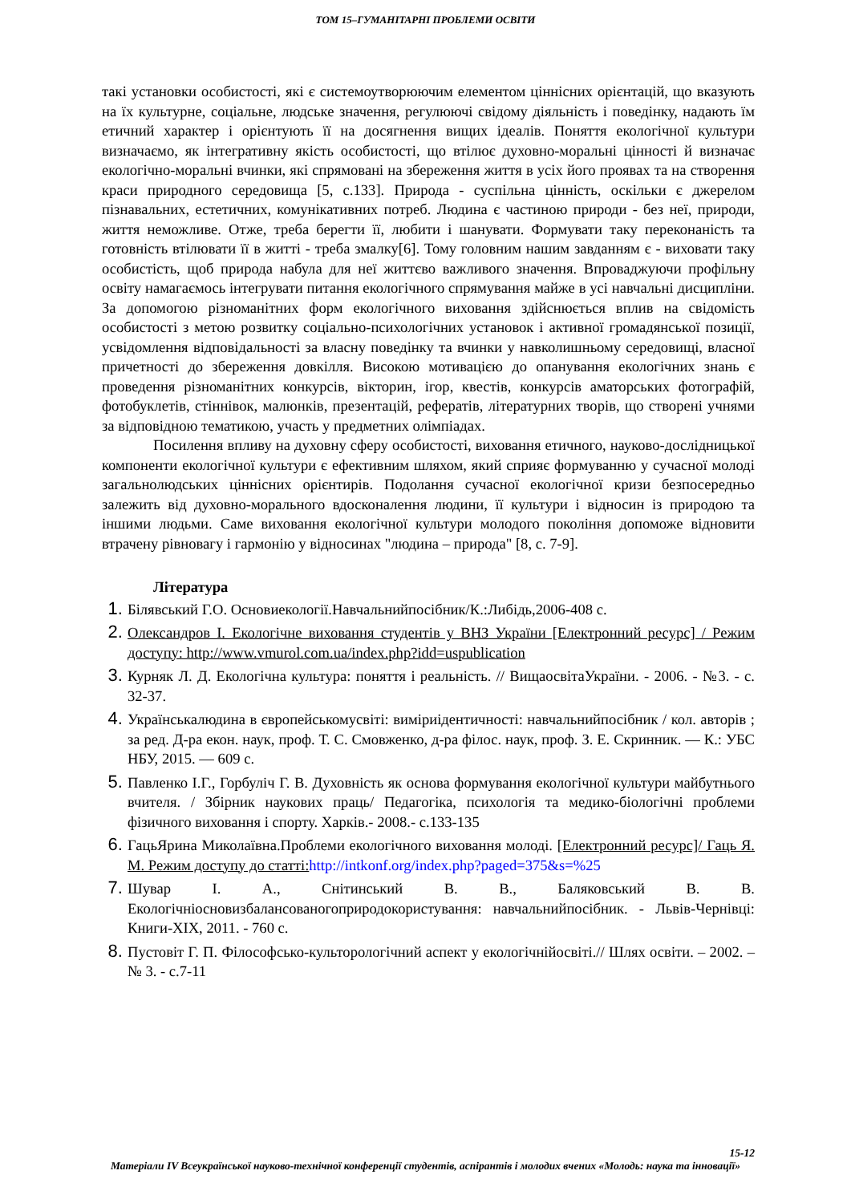ТОМ 15–ГУМАНІТАРНІ ПРОБЛЕМИ ОСВІТИ
такі установки особистості, які є системоутворюючим елементом ціннісних орієнтацій, що вказують на їх культурне, соціальне, людське значення, регулюючі свідому діяльність і поведінку, надають їм етичний характер і орієнтують її на досягнення вищих ідеалів. Поняття екологічної культури визначаємо, як інтегративну якість особистості, що втілює духовно-моральні цінності й визначає екологічно-моральні вчинки, які спрямовані на збереження життя в усіх його проявах та на створення краси природного середовища [5, с.133]. Природа - суспільна цінність, оскільки є джерелом пізнавальних, естетичних, комунікативних потреб. Людина є частиною природи - без неї, природи, життя неможливе. Отже, треба берегти її, любити і шанувати. Формувати таку переконаність та готовність втілювати її в житті - треба змалку[6]. Тому головним нашим завданням є - виховати таку особистість, щоб природа набула для неї життєво важливого значення. Впроваджуючи профільну освіту намагаємось інтегрувати питання екологічного спрямування майже в усі навчальні дисципліни. За допомогою різноманітних форм екологічного виховання здійснюється вплив на свідомість особистості з метою розвитку соціально-психологічних установок і активної громадянської позиції, усвідомлення відповідальності за власну поведінку та вчинки у навколишньому середовищі, власної причетності до збереження довкілля. Високою мотивацією до опанування екологічних знань є проведення різноманітних конкурсів, вікторин, ігор, квестів, конкурсів аматорських фотографій, фотобуклетів, стіннівок, малюнків, презентацій, рефератів, літературних творів, що створені учнями за відповідною тематикою, участь у предметних олімпіадах.
Посилення впливу на духовну сферу особистості, виховання етичного, науково-дослідницької компоненти екологічної культури є ефективним шляхом, який сприяє формуванню у сучасної молоді загальнолюдських ціннісних орієнтирів. Подолання сучасної екологічної кризи безпосередньо залежить від духовно-морального вдосконалення людини, її культури і відносин із природою та іншими людьми. Саме виховання екологічної культури молодого покоління допоможе відновити втрачену рівновагу і гармонію у відносинах "людина – природа" [8, с. 7-9].
Література
Білявський Г.О. Основиекології.Навчальнийпосібник/К.:Либідь,2006-408 с.
Олександров І. Екологічне виховання студентів у ВНЗ України [Електронний ресурс] / Режим доступу: http://www.vmurol.com.ua/index.php?idd=uspublication
Курняк Л. Д. Екологічна культура: поняття і реальність. // ВищаосвітаУкраїни. - 2006. - №3. - с. 32-37.
Українськалюдина в європейськомусвіті: виміриідентичності: навчальнийпосібник / кол. авторів ; за ред. Д-ра екон. наук, проф. Т. С. Смовженко, д-ра філос. наук, проф. З. Е. Скринник. — К.: УБС НБУ, 2015. — 609 с.
Павленко І.Г., Горбуліч Г. В. Духовність як основа формування екологічної культури майбутнього вчителя. / Збірник наукових праць/ Педагогіка, психологія та медико-біологічні проблеми фізичного виховання і спорту. Харків.- 2008.- с.133-135
ГацьЯрина Миколаївна.Проблеми екологічного виховання молоді. [Електронний ресурс]/ Гаць Я. М. Режим доступу до статті: http://intkonf.org/index.php?paged=375&s=%25
Шувар І. А., Снітинський В. В., Баляковський В. В. Екологічніосновизбалансованогоприродокористування: навчальнийпосібник. - Львів-Чернівці: Книги-ХІХ, 2011. - 760 с.
Пустовіт Г. П. Філософсько-культорологічний аспект у екологічнійосвіті.// Шлях освіти. – 2002. – № 3. - с.7-11
15-12
Матеріали IV Всеукраїнської науково-технічної конференції студентів, аспірантів і молодих вчених «Молодь: наука та інновації»